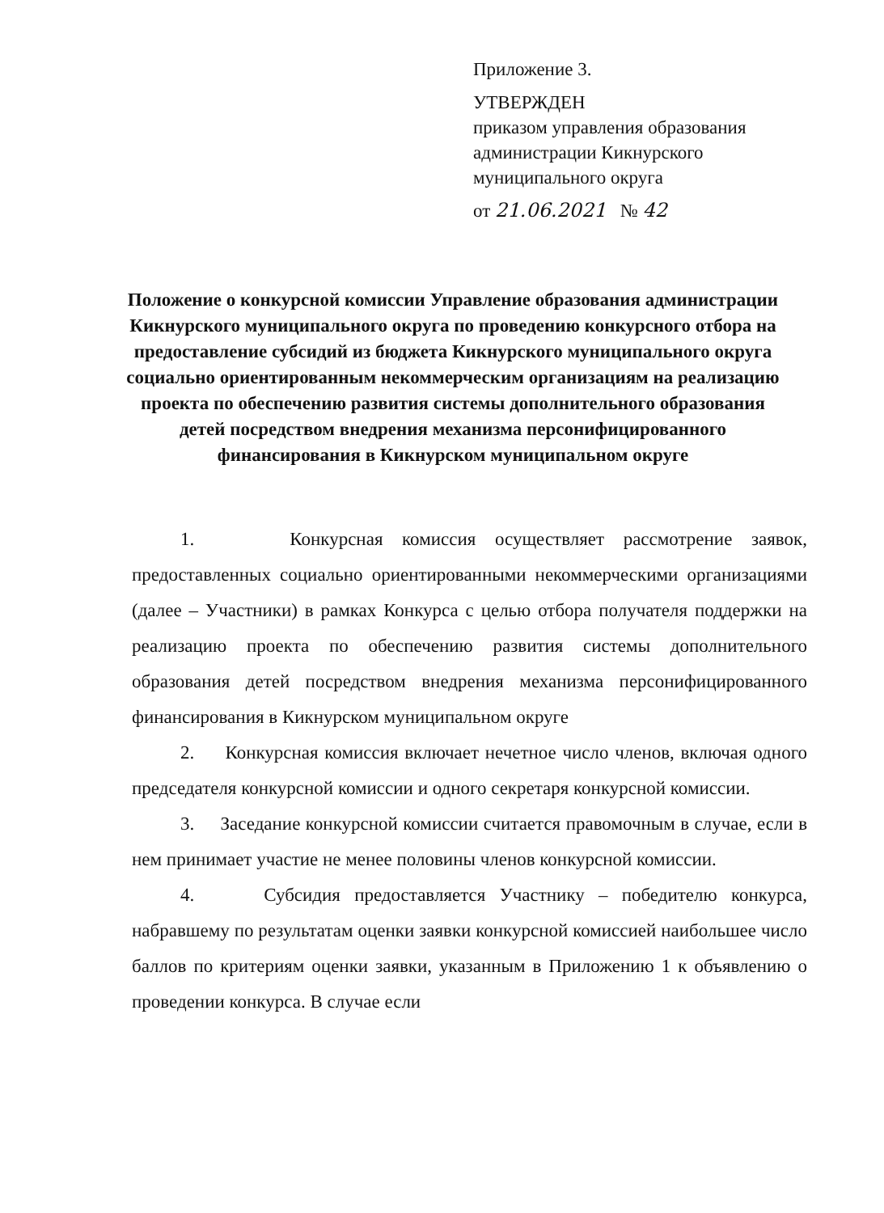Приложение 3.
УТВЕРЖДЕН
приказом управления образования
администрации Кикнурского
муниципального округа
от 21.06.2021 № 42
Положение о конкурсной комиссии Управление образования администрации Кикнурского муниципального округа по проведению конкурсного отбора на предоставление субсидий из бюджета Кикнурского муниципального округа социально ориентированным некоммерческим организациям на реализацию проекта по обеспечению развития системы дополнительного образования детей посредством внедрения механизма персонифицированного финансирования в Кикнурском муниципальном округе
1. Конкурсная комиссия осуществляет рассмотрение заявок, предоставленных социально ориентированными некоммерческими организациями (далее – Участники) в рамках Конкурса с целью отбора получателя поддержки на реализацию проекта по обеспечению развития системы дополнительного образования детей посредством внедрения механизма персонифицированного финансирования в Кикнурском муниципальном округе
2. Конкурсная комиссия включает нечетное число членов, включая одного председателя конкурсной комиссии и одного секретаря конкурсной комиссии.
3. Заседание конкурсной комиссии считается правомочным в случае, если в нем принимает участие не менее половины членов конкурсной комиссии.
4. Субсидия предоставляется Участнику – победителю конкурса, набравшему по результатам оценки заявки конкурсной комиссией наибольшее число баллов по критериям оценки заявки, указанным в Приложению 1 к объявлению о проведении конкурса. В случае если